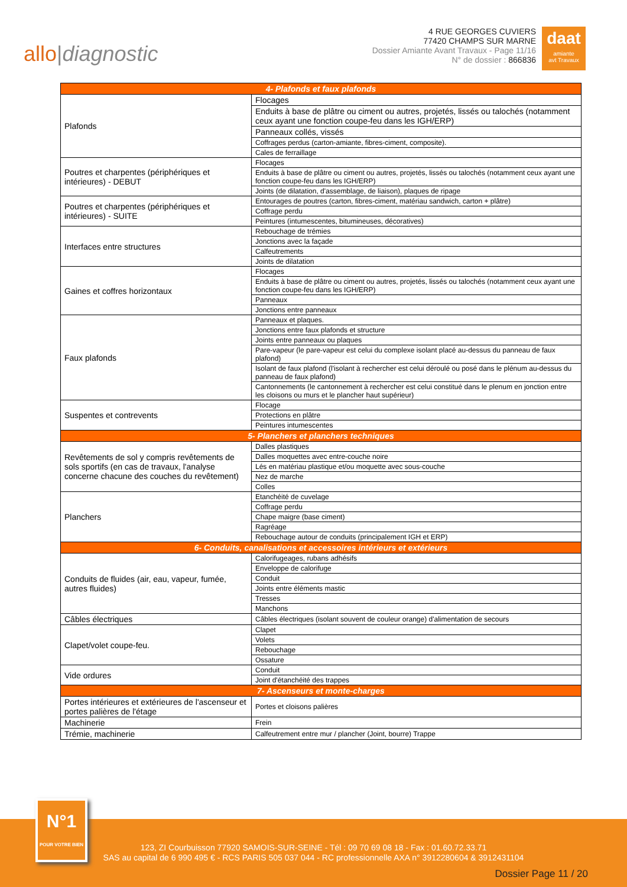allo|diagnostic
4 RUE GEORGES CUVIERS
77420 CHAMPS SUR MARNE
Dossier Amiante Avant Travaux - Page 11/16
N° de dossier : 866836
daat
amiante
avt Travaux
| 4- Plafonds et faux plafonds | |
| --- | --- |
| Plafonds | Flocages |
| | Enduits à base de plâtre ou ciment ou autres, projetés, lissés ou talochés (notamment ceux ayant une fonction coupe-feu dans les IGH/ERP) |
| | Panneaux collés, vissés |
| | Coffrages perdus (carton-amiante, fibres-ciment, composite). |
| | Cales de ferraillage |
| Poutres et charpentes (périphériques et intérieures) - DEBUT | Flocages |
| | Enduits à base de plâtre ou ciment ou autres, projetés, lissés ou talochés (notamment ceux ayant une fonction coupe-feu dans les IGH/ERP) |
| | Joints (de dilatation, d'assemblage, de liaison), plaques de ripage |
| Poutres et charpentes (périphériques et intérieures) - SUITE | Entourages de poutres (carton, fibres-ciment, matériau sandwich, carton + plâtre) |
| | Coffrage perdu |
| | Peintures (intumescentes, bitumineuses, décoratives) |
| Interfaces entre structures | Rebouchage de trémies |
| | Jonctions avec la façade |
| | Calfeutrements |
| | Joints de dilatation |
| Gaines et coffres horizontaux | Flocages |
| | Enduits à base de plâtre ou ciment ou autres, projetés, lissés ou talochés (notamment ceux ayant une fonction coupe-feu dans les IGH/ERP) |
| | Panneaux |
| | Jonctions entre panneaux |
| Faux plafonds | Panneaux et plaques. |
| | Jonctions entre faux plafonds et structure |
| | Joints entre panneaux ou plaques |
| | Pare-vapeur (le pare-vapeur est celui du complexe isolant placé au-dessus du panneau de faux plafond) |
| | Isolant de faux plafond (l'isolant à rechercher est celui déroulé ou posé dans le plénum au-dessus du panneau de faux plafond) |
| | Cantonnements (le cantonnement à rechercher est celui constitué dans le plenum en jonction entre les cloisons ou murs et le plancher haut supérieur) |
| Suspentes et contrevents | Flocage |
| | Protections en plâtre |
| | Peintures intumescentes |
| 5- Planchers et planchers techniques | |
| Revêtements de sol y compris revêtements de sols sportifs (en cas de travaux, l'analyse concerne chacune des couches du revêtement) | Dalles plastiques |
| | Dalles moquettes avec entre-couche noire |
| | Lés en matériau plastique et/ou moquette avec sous-couche |
| | Nez de marche |
| | Colles |
| Planchers | Etanchéité de cuvelage |
| | Coffrage perdu |
| | Chape maigre (base ciment) |
| | Ragréage |
| | Rebouchage autour de conduits (principalement IGH et ERP) |
| 6- Conduits, canalisations et accessoires intérieurs et extérieurs | |
| Conduits de fluides (air, eau, vapeur, fumée, autres fluides) | Calorifugeages, rubans adhésifs |
| | Enveloppe de calorifuge |
| | Conduit |
| | Joints entre éléments mastic |
| | Tresses |
| | Manchons |
| Câbles électriques | Câbles électriques (isolant souvent de couleur orange) d'alimentation de secours |
| Clapet/volet coupe-feu. | Clapet |
| | Volets |
| | Rebouchage |
| | Ossature |
| Vide ordures | Conduit |
| | Joint d'étanchéité des trappes |
| 7- Ascenseurs et monte-charges | |
| Portes intérieures et extérieures de l'ascenseur et portes palières de l'étage | Portes et cloisons palières |
| Machinerie | Frein |
| Trémie, machinerie | Calfeutrement entre mur / plancher (Joint, bourre) Trappe |
N°1
POUR VOTRE BIEN
123, ZI Courbuisson 77920 SAMOIS-SUR-SEINE - Tél : 09 70 69 08 18 - Fax : 01.60.72.33.71
SAS au capital de 6 990 495 € - RCS PARIS 505 037 044 - RC professionnelle AXA n° 3912280604 & 3912431104
Dossier Page 11 / 20